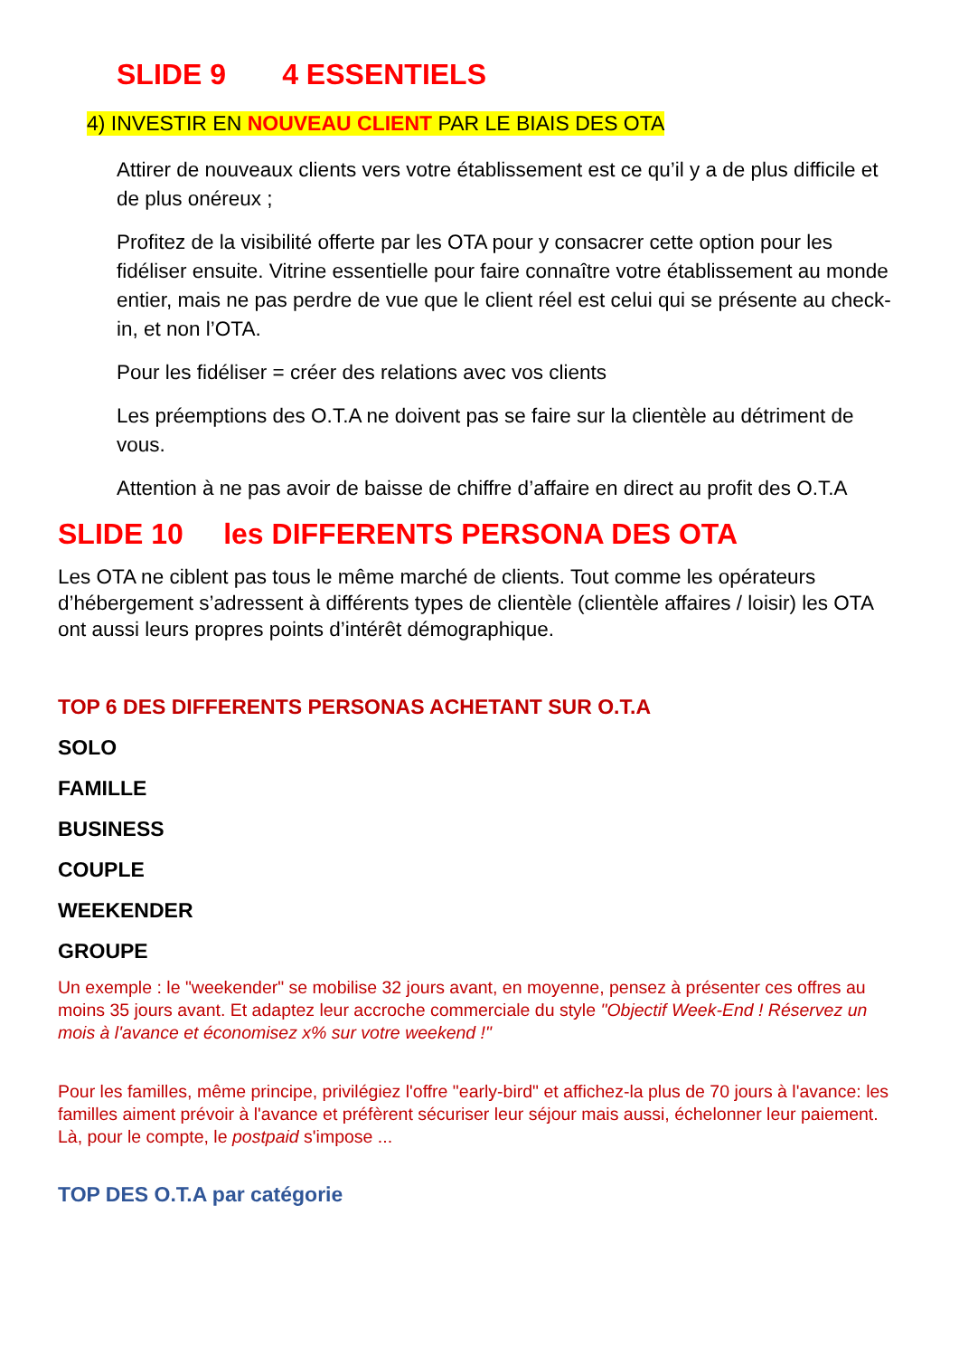SLIDE 9 4 ESSENTIELS
4) INVESTIR EN NOUVEAU CLIENT PAR LE BIAIS DES OTA
Attirer de nouveaux clients vers votre établissement est ce qu’il y a de plus difficile et de plus onéreux ;
Profitez de la visibilité offerte par les OTA pour y consacrer cette option pour les fidéliser ensuite. Vitrine essentielle pour faire connaître votre établissement au monde entier, mais ne pas perdre de vue que le client réel est celui qui se présente au check-in, et non l’OTA.
Pour les fidéliser = créer des relations avec vos clients
Les préemptions des O.T.A ne doivent pas se faire sur la clientèle au détriment de vous.
Attention à ne pas avoir de baisse de chiffre d’affaire en direct au profit des O.T.A
SLIDE 10 les DIFFERENTS PERSONA DES OTA
Les OTA ne ciblent pas tous le même marché de clients. Tout comme les opérateurs d’hébergement s’adressent à différents types de clientèle (clientèle affaires / loisir) les OTA ont aussi leurs propres points d’intérêt démographique.
TOP 6 DES DIFFERENTS PERSONAS ACHETANT SUR O.T.A
SOLO
FAMILLE
BUSINESS
COUPLE
WEEKENDER
GROUPE
Un exemple : le "weekender" se mobilise 32 jours avant, en moyenne, pensez à présenter ces offres au moins 35 jours avant. Et adaptez leur accroche commerciale du style "Objectif Week-End ! Réservez un mois à l'avance et économisez x% sur votre weekend !"
Pour les familles, même principe, privilégiez l'offre "early-bird" et affichez-la plus de 70 jours à l'avance: les familles aiment prévoir à l'avance et préfèrent sécuriser leur séjour mais aussi, échelonner leur paiement. Là, pour le compte, le postpaid s'impose ...
TOP DES O.T.A par catégorie